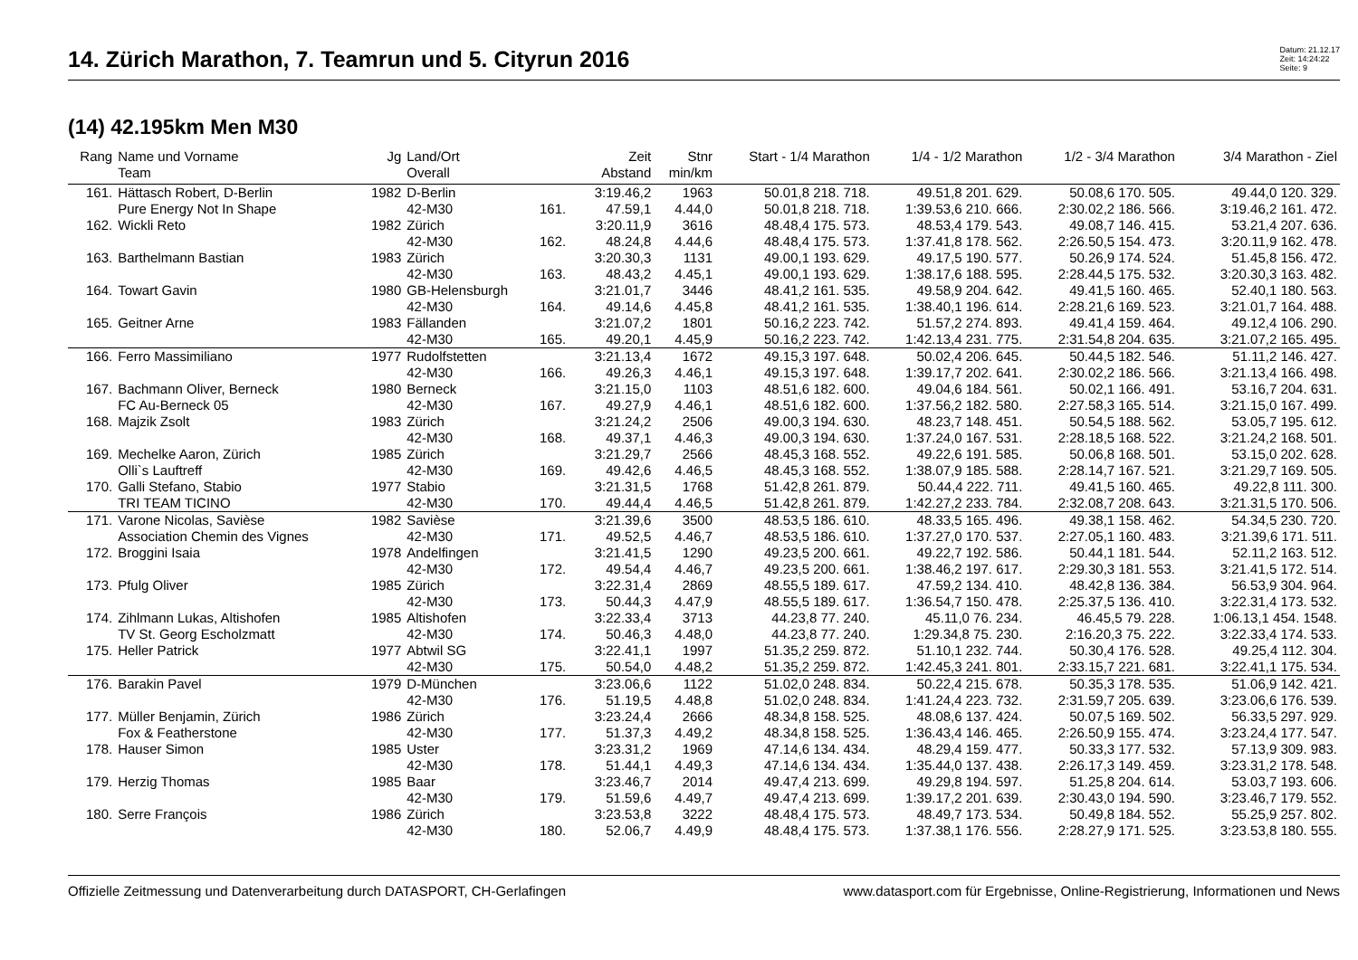14. Zürich Marathon, 7. Teamrun und 5. Cityrun 2016
Datum: 21.12.17
Zeit: 14:24:22
Seite: 9
(14) 42.195km Men M30
| Rang | Name und Vorname Team | Jg | Land/Ort Overall | | Zeit Abstand | Stnr min/km | Start - 1/4 Marathon | 1/4 - 1/2 Marathon | 1/2 - 3/4 Marathon | 3/4 Marathon - Ziel |
| --- | --- | --- | --- | --- | --- | --- | --- | --- | --- | --- |
| 161. | Hättasch Robert, D-Berlin | 1982 | D-Berlin | | 3:19.46,2 | 1963 | 50.01,8 218. 718. | 49.51,8 201. 629. | 50.08,6 170. 505. | 49.44,0 120. 329. |
| | Pure Energy Not In Shape | | 42-M30 | 161. | 47.59,1 | 4.44,0 | 50.01,8 218. 718. | 1:39.53,6 210. 666. | 2:30.02,2 186. 566. | 3:19.46,2 161. 472. |
| 162. | Wickli Reto | 1982 | Zürich | | 3:20.11,9 | 3616 | 48.48,4 175. 573. | 48.53,4 179. 543. | 49.08,7 146. 415. | 53.21,4 207. 636. |
| | | | 42-M30 | 162. | 48.24,8 | 4.44,6 | 48.48,4 175. 573. | 1:37.41,8 178. 562. | 2:26.50,5 154. 473. | 3:20.11,9 162. 478. |
| 163. | Barthelmann Bastian | 1983 | Zürich | | 3:20.30,3 | 1131 | 49.00,1 193. 629. | 49.17,5 190. 577. | 50.26,9 174. 524. | 51.45,8 156. 472. |
| | | | 42-M30 | 163. | 48.43,2 | 4.45,1 | 49.00,1 193. 629. | 1:38.17,6 188. 595. | 2:28.44,5 175. 532. | 3:20.30,3 163. 482. |
| 164. | Towart Gavin | 1980 | GB-Helensburgh | | 3:21.01,7 | 3446 | 48.41,2 161. 535. | 49.58,9 204. 642. | 49.41,5 160. 465. | 52.40,1 180. 563. |
| | | | 42-M30 | 164. | 49.14,6 | 4.45,8 | 48.41,2 161. 535. | 1:38.40,1 196. 614. | 2:28.21,6 169. 523. | 3:21.01,7 164. 488. |
| 165. | Geitner Arne | 1983 | Fällanden | | 3:21.07,2 | 1801 | 50.16,2 223. 742. | 51.57,2 274. 893. | 49.41,4 159. 464. | 49.12,4 106. 290. |
| | | | 42-M30 | 165. | 49.20,1 | 4.45,9 | 50.16,2 223. 742. | 1:42.13,4 231. 775. | 2:31.54,8 204. 635. | 3:21.07,2 165. 495. |
| 166. | Ferro Massimiliano | 1977 | Rudolfstetten | | 3:21.13,4 | 1672 | 49.15,3 197. 648. | 50.02,4 206. 645. | 50.44,5 182. 546. | 51.11,2 146. 427. |
| | | | 42-M30 | 166. | 49.26,3 | 4.46,1 | 49.15,3 197. 648. | 1:39.17,7 202. 641. | 2:30.02,2 186. 566. | 3:21.13,4 166. 498. |
| 167. | Bachmann Oliver, Berneck | 1980 | Berneck | | 3:21.15,0 | 1103 | 48.51,6 182. 600. | 49.04,6 184. 561. | 50.02,1 166. 491. | 53.16,7 204. 631. |
| | FC Au-Berneck 05 | | 42-M30 | 167. | 49.27,9 | 4.46,1 | 48.51,6 182. 600. | 1:37.56,2 182. 580. | 2:27.58,3 165. 514. | 3:21.15,0 167. 499. |
| 168. | Majzik Zsolt | 1983 | Zürich | | 3:21.24,2 | 2506 | 49.00,3 194. 630. | 48.23,7 148. 451. | 50.54,5 188. 562. | 53.05,7 195. 612. |
| | | | 42-M30 | 168. | 49.37,1 | 4.46,3 | 49.00,3 194. 630. | 1:37.24,0 167. 531. | 2:28.18,5 168. 522. | 3:21.24,2 168. 501. |
| 169. | Mechelke Aaron, Zürich | 1985 | Zürich | | 3:21.29,7 | 2566 | 48.45,3 168. 552. | 49.22,6 191. 585. | 50.06,8 168. 501. | 53.15,0 202. 628. |
| | Olli`s Lauftreff | | 42-M30 | 169. | 49.42,6 | 4.46,5 | 48.45,3 168. 552. | 1:38.07,9 185. 588. | 2:28.14,7 167. 521. | 3:21.29,7 169. 505. |
| 170. | Galli Stefano, Stabio | 1977 | Stabio | | 3:21.31,5 | 1768 | 51.42,8 261. 879. | 50.44,4 222. 711. | 49.41,5 160. 465. | 49.22,8 111. 300. |
| | TRI TEAM TICINO | | 42-M30 | 170. | 49.44,4 | 4.46,5 | 51.42,8 261. 879. | 1:42.27,2 233. 784. | 2:32.08,7 208. 643. | 3:21.31,5 170. 506. |
| 171. | Varone Nicolas, Savièse | 1982 | Savièse | | 3:21.39,6 | 3500 | 48.53,5 186. 610. | 48.33,5 165. 496. | 49.38,1 158. 462. | 54.34,5 230. 720. |
| | Association Chemin des Vignes | | 42-M30 | 171. | 49.52,5 | 4.46,7 | 48.53,5 186. 610. | 1:37.27,0 170. 537. | 2:27.05,1 160. 483. | 3:21.39,6 171. 511. |
| 172. | Broggini Isaia | 1978 | Andelfingen | | 3:21.41,5 | 1290 | 49.23,5 200. 661. | 49.22,7 192. 586. | 50.44,1 181. 544. | 52.11,2 163. 512. |
| | | | 42-M30 | 172. | 49.54,4 | 4.46,7 | 49.23,5 200. 661. | 1:38.46,2 197. 617. | 2:29.30,3 181. 553. | 3:21.41,5 172. 514. |
| 173. | Pfulg Oliver | 1985 | Zürich | | 3:22.31,4 | 2869 | 48.55,5 189. 617. | 47.59,2 134. 410. | 48.42,8 136. 384. | 56.53,9 304. 964. |
| | | | 42-M30 | 173. | 50.44,3 | 4.47,9 | 48.55,5 189. 617. | 1:36.54,7 150. 478. | 2:25.37,5 136. 410. | 3:22.31,4 173. 532. |
| 174. | Zihlmann Lukas, Altishofen | 1985 | Altishofen | | 3:22.33,4 | 3713 | 44.23,8 77. 240. | 45.11,0 76. 234. | 46.45,5 79. 228. | 1:06.13,1 454. 1548. |
| | TV St. Georg Escholzmatt | | 42-M30 | 174. | 50.46,3 | 4.48,0 | 44.23,8 77. 240. | 1:29.34,8 75. 230. | 2:16.20,3 75. 222. | 3:22.33,4 174. 533. |
| 175. | Heller Patrick | 1977 | Abtwil SG | | 3:22.41,1 | 1997 | 51.35,2 259. 872. | 51.10,1 232. 744. | 50.30,4 176. 528. | 49.25,4 112. 304. |
| | | | 42-M30 | 175. | 50.54,0 | 4.48,2 | 51.35,2 259. 872. | 1:42.45,3 241. 801. | 2:33.15,7 221. 681. | 3:22.41,1 175. 534. |
| 176. | Barakin Pavel | 1979 | D-München | | 3:23.06,6 | 1122 | 51.02,0 248. 834. | 50.22,4 215. 678. | 50.35,3 178. 535. | 51.06,9 142. 421. |
| | | | 42-M30 | 176. | 51.19,5 | 4.48,8 | 51.02,0 248. 834. | 1:41.24,4 223. 732. | 2:31.59,7 205. 639. | 3:23.06,6 176. 539. |
| 177. | Müller Benjamin, Zürich | 1986 | Zürich | | 3:23.24,4 | 2666 | 48.34,8 158. 525. | 48.08,6 137. 424. | 50.07,5 169. 502. | 56.33,5 297. 929. |
| | Fox & Featherstone | | 42-M30 | 177. | 51.37,3 | 4.49,2 | 48.34,8 158. 525. | 1:36.43,4 146. 465. | 2:26.50,9 155. 474. | 3:23.24,4 177. 547. |
| 178. | Hauser Simon | 1985 | Uster | | 3:23.31,2 | 1969 | 47.14,6 134. 434. | 48.29,4 159. 477. | 50.33,3 177. 532. | 57.13,9 309. 983. |
| | | | 42-M30 | 178. | 51.44,1 | 4.49,3 | 47.14,6 134. 434. | 1:35.44,0 137. 438. | 2:26.17,3 149. 459. | 3:23.31,2 178. 548. |
| 179. | Herzig Thomas | 1985 | Baar | | 3:23.46,7 | 2014 | 49.47,4 213. 699. | 49.29,8 194. 597. | 51.25,8 204. 614. | 53.03,7 193. 606. |
| | | | 42-M30 | 179. | 51.59,6 | 4.49,7 | 49.47,4 213. 699. | 1:39.17,2 201. 639. | 2:30.43,0 194. 590. | 3:23.46,7 179. 552. |
| 180. | Serre François | 1986 | Zürich | | 3:23.53,8 | 3222 | 48.48,4 175. 573. | 48.49,7 173. 534. | 50.49,8 184. 552. | 55.25,9 257. 802. |
| | | | 42-M30 | 180. | 52.06,7 | 4.49,9 | 48.48,4 175. 573. | 1:37.38,1 176. 556. | 2:28.27,9 171. 525. | 3:23.53,8 180. 555. |
Offizielle Zeitmessung und Datenverarbeitung durch DATASPORT, CH-Gerlafingen www.datasport.com für Ergebnisse, Online-Registrierung, Informationen und News